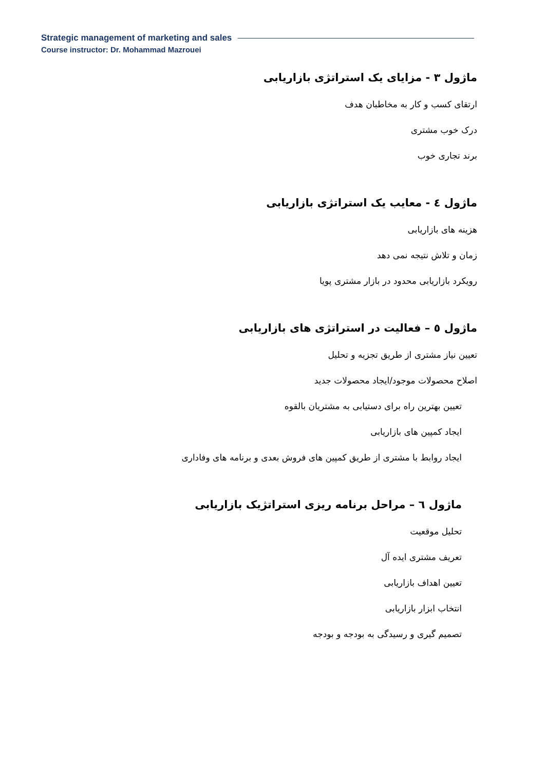Strategic management of marketing and sales
Course instructor: Dr. Mohammad Mazrouei
ماژول ۳ - مزایای یک استراتژی بازاریابی
ارتقای کسب و کار به مخاطبان هدف
درک خوب مشتری
برند تجاری خوب
ماژول ٤ - معایب یک استراتژی بازاریابی
هزینه های بازاریابی
زمان و تلاش نتیجه نمی دهد
رویکرد بازاریابی محدود در بازار مشتری پویا
ماژول ٥ – فعالیت در استراتژی های بازاریابی
تعیین نیاز مشتری از طریق تجزیه و تحلیل
اصلاح محصولات موجود/ایجاد محصولات جدید
تعیین بهترین راه برای دستیابی به مشتریان بالقوه
ایجاد کمپین های بازاریابی
ایجاد روابط با مشتری از طریق کمپین های فروش بعدی و برنامه های وفاداری
ماژول ٦ – مراحل برنامه ریزی استراتژیک بازاریابی
تحلیل موقعیت
تعریف مشتری ایده آل
تعیین اهداف بازاریابی
انتخاب ابزار بازاریابی
تصمیم گیری و رسیدگی به بودجه و بودجه